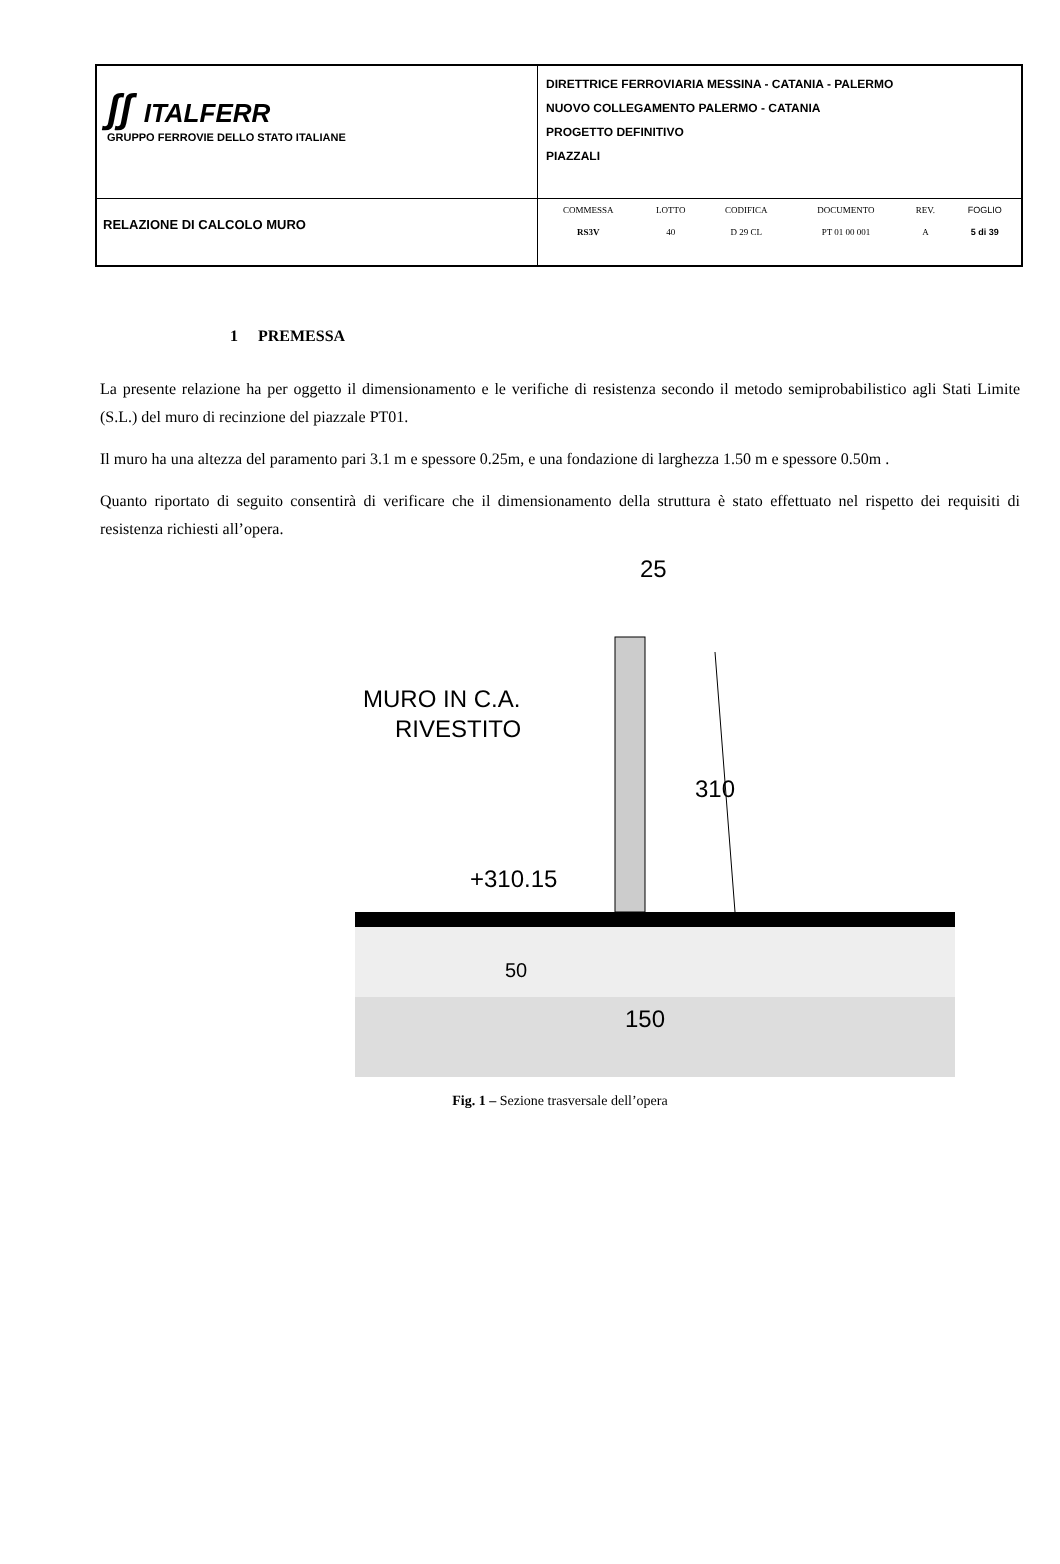| ʃʃ ITALFERR GRUPPO FERROVIE DELLO STATO ITALIANE | DIRETTRICE FERROVIARIA MESSINA - CATANIA - PALERMO NUOVO COLLEGAMENTO PALERMO - CATANIA PROGETTO DEFINITIVO PIAZZALI |
| RELAZIONE DI CALCOLO MURO | / COMMESSA / LOTTO / CODIFICA / DOCUMENTO / REV. / FOGLIO / / RS3V / 40 / D 29 CL / PT 01 00 001 / A / 5 di 39 / |
1 PREMESSA
La presente relazione ha per oggetto il dimensionamento e le verifiche di resistenza secondo il metodo semiprobabilistico agli Stati Limite (S.L.) del muro di recinzione del piazzale PT01.
Il muro ha una altezza del paramento pari 3.1 m e spessore 0.25m, e una fondazione di larghezza 1.50 m e spessore 0.50m .
Quanto riportato di seguito consentirà di verificare che il dimensionamento della struttura è stato effettuato nel rispetto dei requisiti di resistenza richiesti all’opera.
25
MURO IN C.A.
RIVESTITO
310
+310.15
50
150
Fig. 1 – Sezione trasversale dell’opera